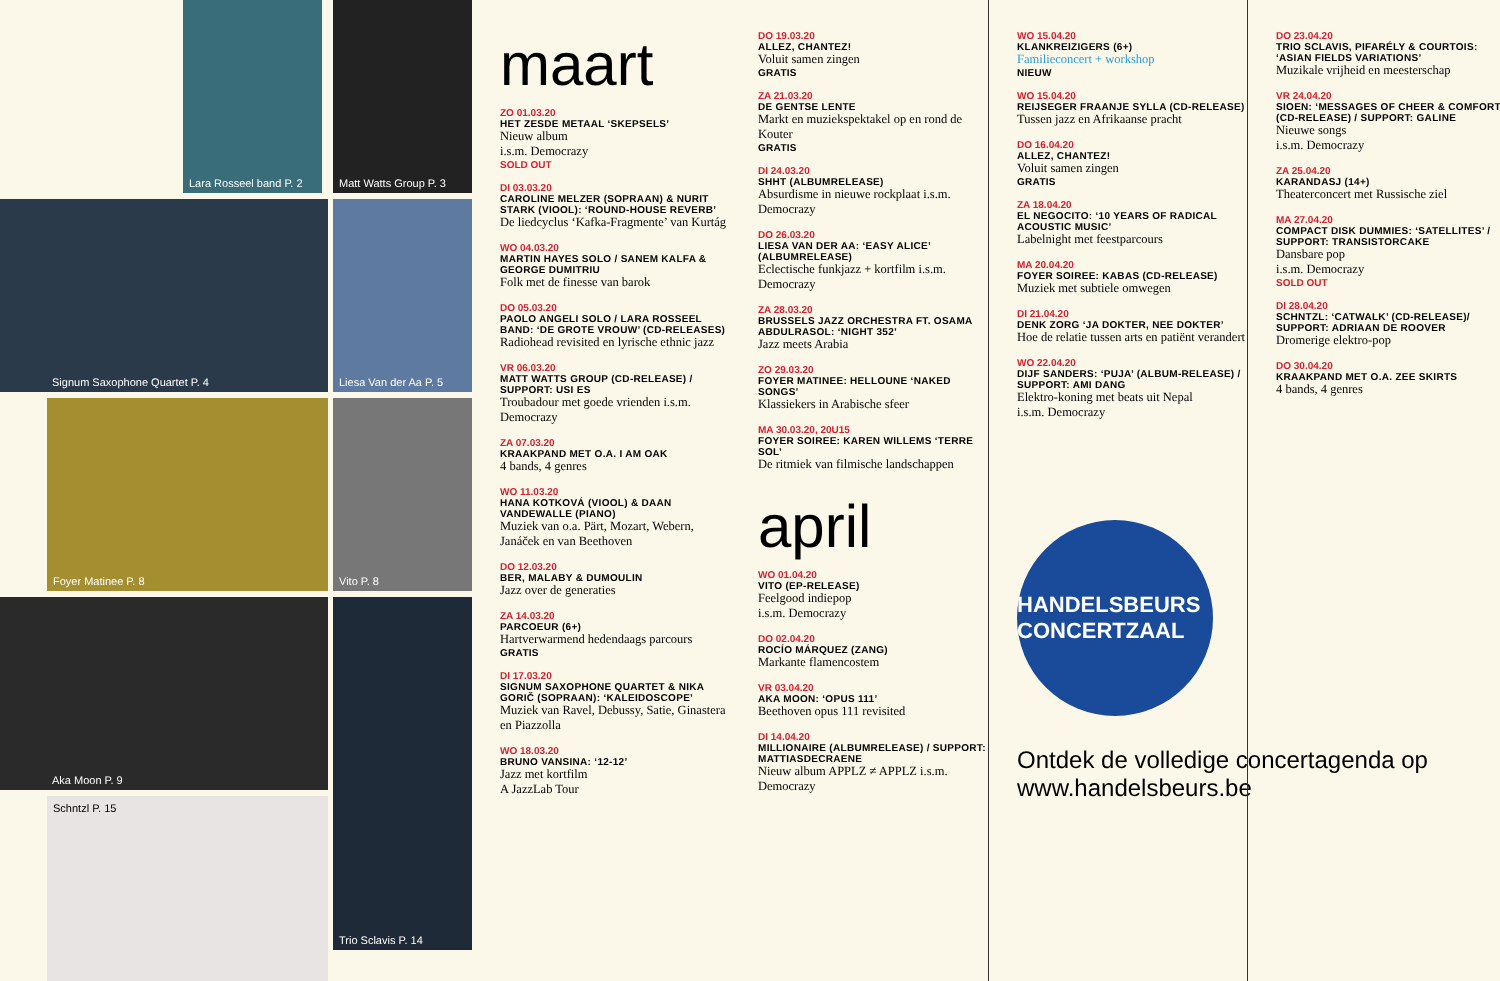Lara Rosseel band P. 2
Matt Watts Group P. 3
Signum Saxophone Quartet P. 4 Liesa Van der Aa P. 5
Foyer Matinee P. 8 Vito P. 8
Aka Moon P. 9
Schntzl P. 15
Trio Sclavis P. 14
maart
ZO 01.03.20
HET ZESDE METAAL ‘SKEPSELS’
Nieuw album
i.s.m. Democrazy
SOLD OUT
DI 03.03.20
CAROLINE MELZER (SOPRAAN) & NURIT STARK (VIOOL): ‘ROUND-HOUSE REVERB’
De liedcyclus ‘Kafka-Fragmente’ van Kurtág
WO 04.03.20
MARTIN HAYES SOLO / SANEM KALFA & GEORGE DUMITRIU
Folk met de finesse van barok
DO 05.03.20
PAOLO ANGELI SOLO / LARA ROSSEEL BAND: ‘DE GROTE VROUW’ (CD-RELEASES)
Radiohead revisited en lyrische ethnic jazz
VR 06.03.20
MATT WATTS GROUP (CD-RELEASE) / SUPPORT: USI ES
Troubadour met goede vrienden i.s.m. Democrazy
ZA 07.03.20
KRAAKPAND MET O.A. I AM OAK
4 bands, 4 genres
WO 11.03.20
HANA KOTKOVÁ (VIOOL) & DAAN VANDEWALLE (PIANO)
Muziek van o.a. Pärt, Mozart, Webern, Janáček en van Beethoven
DO 12.03.20
BER, MALABY & DUMOULIN
Jazz over de generaties
ZA 14.03.20
PARCOEUR (6+)
Hartverwarmend hedendaags parcours
GRATIS
DI 17.03.20
SIGNUM SAXOPHONE QUARTET & NIKA GORIČ (SOPRAAN): ‘KALEIDOSCOPE’
Muziek van Ravel, Debussy, Satie, Ginastera en Piazzolla
WO 18.03.20
BRUNO VANSINA: ‘12-12’
Jazz met kortfilm
A JazzLab Tour
DO 19.03.20
ALLEZ, CHANTEZ!
Voluit samen zingen
GRATIS
ZA 21.03.20
DE GENTSE LENTE
Markt en muziekspektakel op en rond de Kouter
GRATIS
DI 24.03.20
SHHT (ALBUMRELEASE)
Absurdisme in nieuwe rockplaat i.s.m. Democrazy
DO 26.03.20
LIESA VAN DER AA: ‘EASY ALICE’ (ALBUMRELEASE)
Eclectische funkjazz + kortfilm i.s.m. Democrazy
ZA 28.03.20
BRUSSELS JAZZ ORCHESTRA FT. OSAMA ABDULRASOL: ‘NIGHT 352’
Jazz meets Arabia
ZO 29.03.20
FOYER MATINEE: HELLOUNE ‘NAKED SONGS’
Klassiekers in Arabische sfeer
MA 30.03.20, 20U15
FOYER SOIREE: KAREN WILLEMS ‘TERRE SOL’
De ritmiek van filmische landschappen
april
WO 01.04.20
VITO (EP-RELEASE)
Feelgood indiepop
i.s.m. Democrazy
DO 02.04.20
ROCÍO MÁRQUEZ (ZANG)
Markante flamencostem
VR 03.04.20
AKA MOON: ‘OPUS 111’
Beethoven opus 111 revisited
DI 14.04.20
MILLIONAIRE (ALBUMRELEASE) / SUPPORT: MATTIASDECRAENE
Nieuw album APPLZ ≠ APPLZ i.s.m. Democrazy
WO 15.04.20
KLANKREIZIGERS (6+)
Familieconcert + workshop
NIEUW
WO 15.04.20
REIJSEGER FRAANJE SYLLA (CD-RELEASE)
Tussen jazz en Afrikaanse pracht
DO 16.04.20
ALLEZ, CHANTEZ!
Voluit samen zingen
GRATIS
ZA 18.04.20
EL NEGOCITO: ‘10 YEARS OF RADICAL ACOUSTIC MUSIC’
Labelnight met feestparcours
MA 20.04.20
FOYER SOIREE: KABAS (CD-RELEASE)
Muziek met subtiele omwegen
DI 21.04.20
DENK ZORG ‘JA DOKTER, NEE DOKTER’
Hoe de relatie tussen arts en patiënt verandert
WO 22.04.20
DIJF SANDERS: ‘PUJA’ (ALBUM-RELEASE) / SUPPORT: AMI DANG
Elektro-koning met beats uit Nepal
i.s.m. Democrazy
HANDELSBEURS CONCERTZAAL
Ontdek de volledige concertagenda op www.handelsbeurs.be
DO 23.04.20
TRIO SCLAVIS, PIFARÉLY & COURTOIS: ‘ASIAN FIELDS VARIATIONS’
Muzikale vrijheid en meesterschap
VR 24.04.20
SIOEN: ‘MESSAGES OF CHEER & COMFORT’ (CD-RELEASE) / SUPPORT: GALINE
Nieuwe songs
i.s.m. Democrazy
ZA 25.04.20
KARANDASJ (14+)
Theaterconcert met Russische ziel
MA 27.04.20
COMPACT DISK DUMMIES: ‘SATELLITES’ / SUPPORT: TRANSISTORCAKE
Dansbare pop
i.s.m. Democrazy
SOLD OUT
DI 28.04.20
SCHNTZL: ‘CATWALK’ (CD-RELEASE)/ SUPPORT: ADRIAAN DE ROOVER
Dromerige elektro-pop
DO 30.04.20
KRAAKPAND MET O.A. ZEE SKIRTS
4 bands, 4 genres